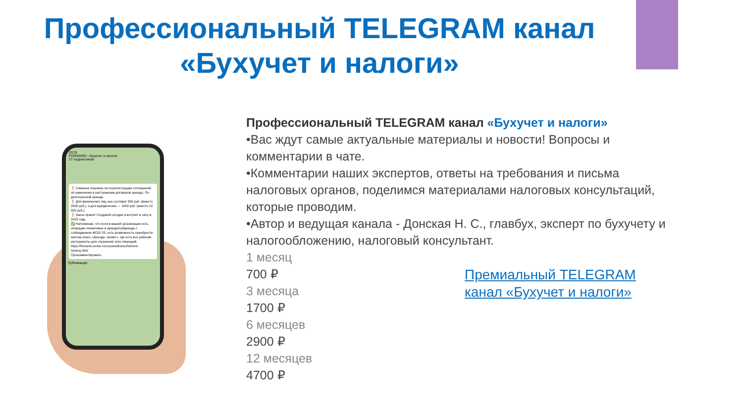Профессиональный TELEGRAM канал
«Бухучет и налоги»
20:31
FORWARD - Бухучет и налоги
27 подписчиков
❗ Снижена пошлина за госрегистрацию соглашений об изменении и расторжении договоров аренды. По долгосрочной аренде.
❗ Для физических лиц она составит 350 руб. (вместо 2000 руб.), а для юридических — 1000 руб. (вместо 22 000 руб.).
❗ Закон принят Госдумой сегодня и вступит в силу в 2023 году.
✅ Напоминаю, что если в вашей организации есть операции лизинговые и аренда/субаренда с соблюдением ФСБУ 25, есть возможность приобрести мастер-класс «Аренда, лизинг», где есть все рабочие инструменты для отражения этих операций.
https://forward-center.ru/courses/buhuchet/rent-leasing.html
Прокомментировать
Публикация
Профессиональный TELEGRAM канал «Бухучет и налоги»
•Вас ждут самые актуальные материалы и новости! Вопросы и комментарии в чате.
•Комментарии наших экспертов, ответы на требования и письма налоговых органов, поделимся материалами налоговых консультаций, которые проводим.
•Автор и ведущая канала - Донская Н. С., главбух, эксперт по бухучету и налогообложению, налоговый консультант.
1 месяц
700 ₽
3 месяца
1700 ₽
6 месяцев
2900 ₽
12 месяцев
4700 ₽
Премиальный TELEGRAM
канал «Бухучет и налоги»